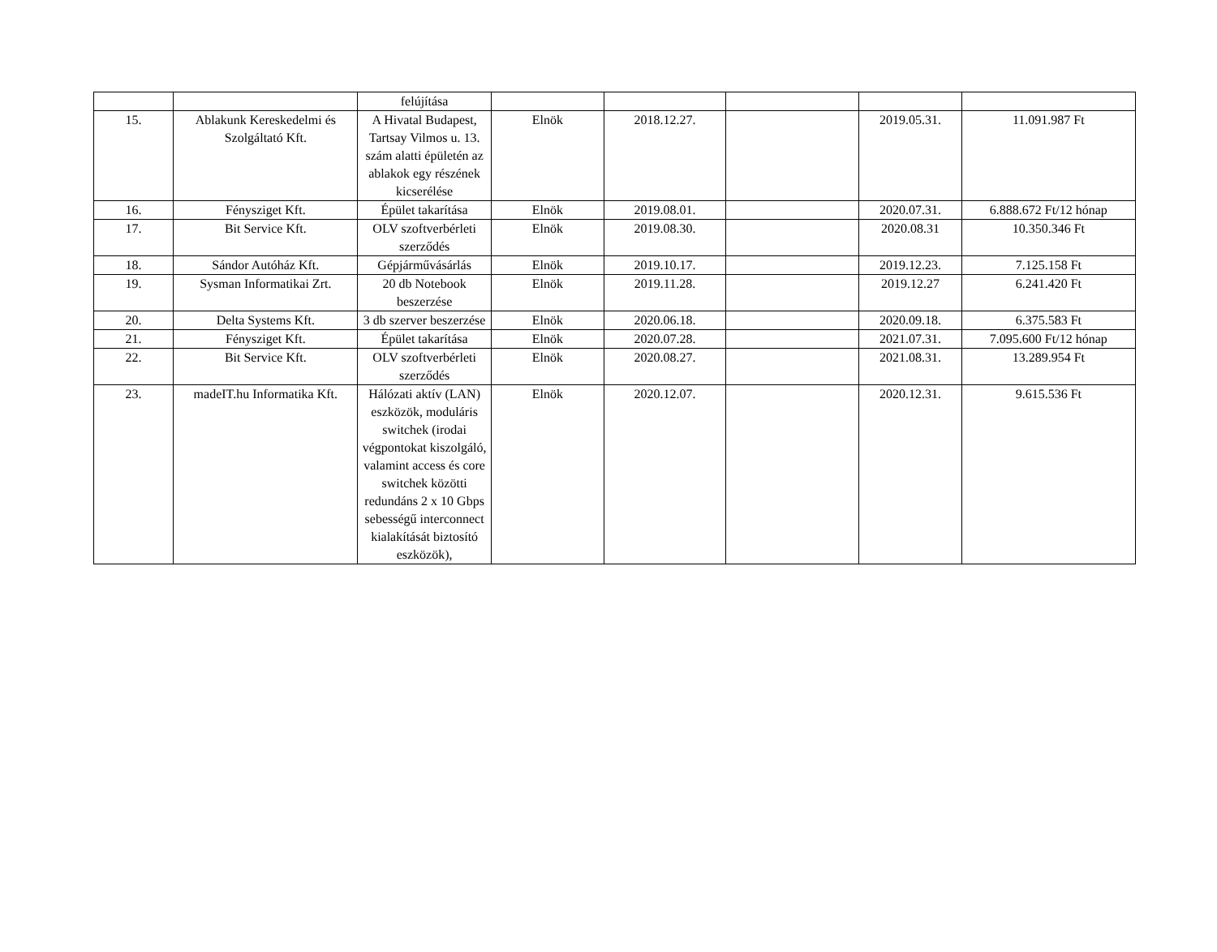| | | felújítása | | | | | |
| 15. | Ablakunk Kereskedelmi és Szolgáltató Kft. | A Hivatal Budapest, Tartsay Vilmos u. 13. szám alatti épületén az ablakok egy részének kicserélése | Elnök | 2018.12.27. | | 2019.05.31. | 11.091.987 Ft |
| 16. | Fénysziget Kft. | Épület takarítása | Elnök | 2019.08.01. | | 2020.07.31. | 6.888.672 Ft/12 hónap |
| 17. | Bit Service Kft. | OLV szoftverbérleti szerződés | Elnök | 2019.08.30. | | 2020.08.31 | 10.350.346 Ft |
| 18. | Sándor Autóház Kft. | Gépjárművásárlás | Elnök | 2019.10.17. | | 2019.12.23. | 7.125.158 Ft |
| 19. | Sysman Informatikai Zrt. | 20 db Notebook beszerzése | Elnök | 2019.11.28. | | 2019.12.27 | 6.241.420 Ft |
| 20. | Delta Systems Kft. | 3 db szerver beszerzése | Elnök | 2020.06.18. | | 2020.09.18. | 6.375.583 Ft |
| 21. | Fénysziget Kft. | Épület takarítása | Elnök | 2020.07.28. | | 2021.07.31. | 7.095.600 Ft/12 hónap |
| 22. | Bit Service Kft. | OLV szoftverbérleti szerződés | Elnök | 2020.08.27. | | 2021.08.31. | 13.289.954 Ft |
| 23. | madeIT.hu Informatika Kft. | Hálózati aktív (LAN) eszközök, moduláris switchek (irodai végpontokat kiszolgáló, valamint access és core switchek közötti redundáns 2 x 10 Gbps sebességű interconnect kialakítását biztosító eszközök), | Elnök | 2020.12.07. | | 2020.12.31. | 9.615.536 Ft |